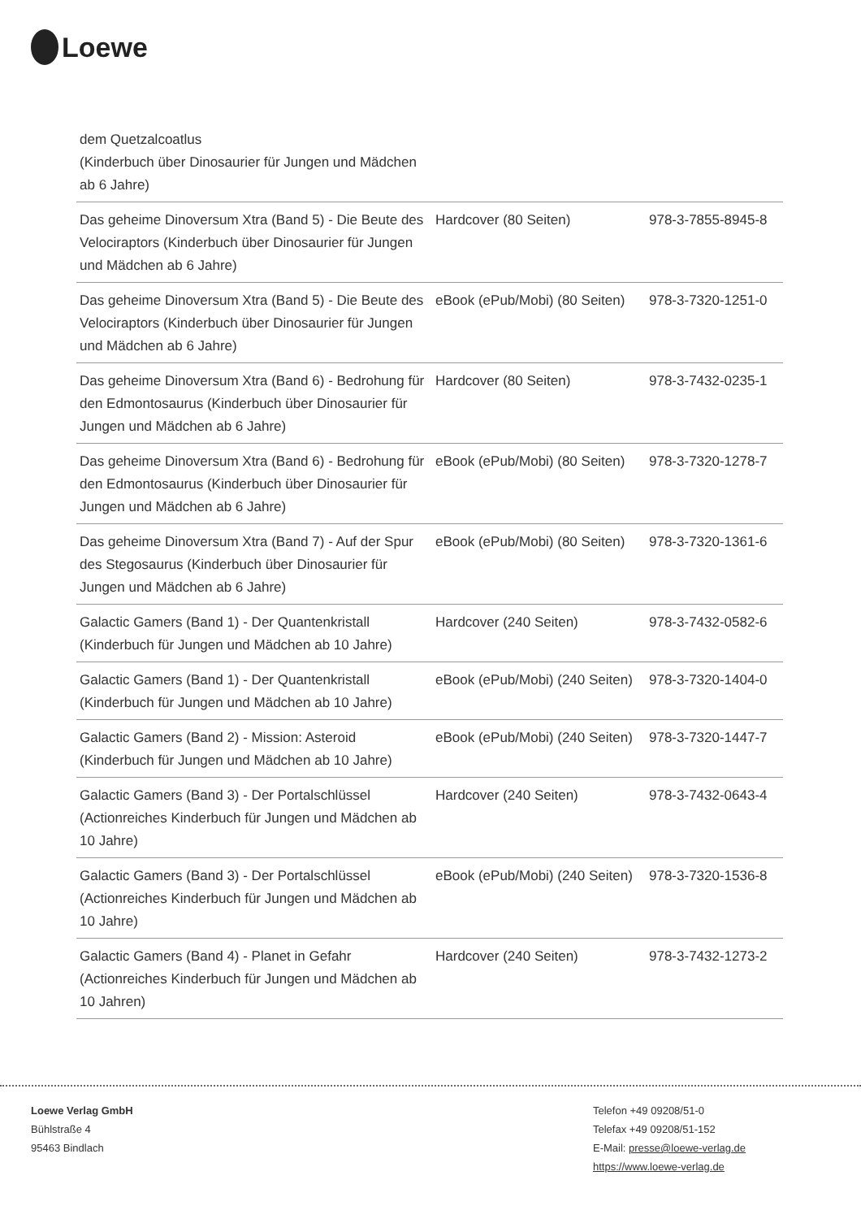Loewe
| dem Quetzalcoatlus (Kinderbuch über Dinosaurier für Jungen und Mädchen ab 6 Jahre) | | |
| Das geheime Dinoversum Xtra (Band 5) - Die Beute des Velociraptors (Kinderbuch über Dinosaurier für Jungen und Mädchen ab 6 Jahre) | Hardcover (80 Seiten) | 978-3-7855-8945-8 |
| Das geheime Dinoversum Xtra (Band 5) - Die Beute des Velociraptors (Kinderbuch über Dinosaurier für Jungen und Mädchen ab 6 Jahre) | eBook (ePub/Mobi) (80 Seiten) | 978-3-7320-1251-0 |
| Das geheime Dinoversum Xtra (Band 6) - Bedrohung für den Edmontosaurus (Kinderbuch über Dinosaurier für Jungen und Mädchen ab 6 Jahre) | Hardcover (80 Seiten) | 978-3-7432-0235-1 |
| Das geheime Dinoversum Xtra (Band 6) - Bedrohung für den Edmontosaurus (Kinderbuch über Dinosaurier für Jungen und Mädchen ab 6 Jahre) | eBook (ePub/Mobi) (80 Seiten) | 978-3-7320-1278-7 |
| Das geheime Dinoversum Xtra (Band 7) - Auf der Spur des Stegosaurus (Kinderbuch über Dinosaurier für Jungen und Mädchen ab 6 Jahre) | eBook (ePub/Mobi) (80 Seiten) | 978-3-7320-1361-6 |
| Galactic Gamers (Band 1) - Der Quantenkristall (Kinderbuch für Jungen und Mädchen ab 10 Jahre) | Hardcover (240 Seiten) | 978-3-7432-0582-6 |
| Galactic Gamers (Band 1) - Der Quantenkristall (Kinderbuch für Jungen und Mädchen ab 10 Jahre) | eBook (ePub/Mobi) (240 Seiten) | 978-3-7320-1404-0 |
| Galactic Gamers (Band 2) - Mission: Asteroid (Kinderbuch für Jungen und Mädchen ab 10 Jahre) | eBook (ePub/Mobi) (240 Seiten) | 978-3-7320-1447-7 |
| Galactic Gamers (Band 3) - Der Portalschlüssel (Actionreiches Kinderbuch für Jungen und Mädchen ab 10 Jahre) | Hardcover (240 Seiten) | 978-3-7432-0643-4 |
| Galactic Gamers (Band 3) - Der Portalschlüssel (Actionreiches Kinderbuch für Jungen und Mädchen ab 10 Jahre) | eBook (ePub/Mobi) (240 Seiten) | 978-3-7320-1536-8 |
| Galactic Gamers (Band 4) - Planet in Gefahr (Actionreiches Kinderbuch für Jungen und Mädchen ab 10 Jahren) | Hardcover (240 Seiten) | 978-3-7432-1273-2 |
Loewe Verlag GmbH
Bühlstraße 4
95463 Bindlach
Telefon +49 09208/51-0
Telefax +49 09208/51-152
E-Mail: presse@loewe-verlag.de
https://www.loewe-verlag.de